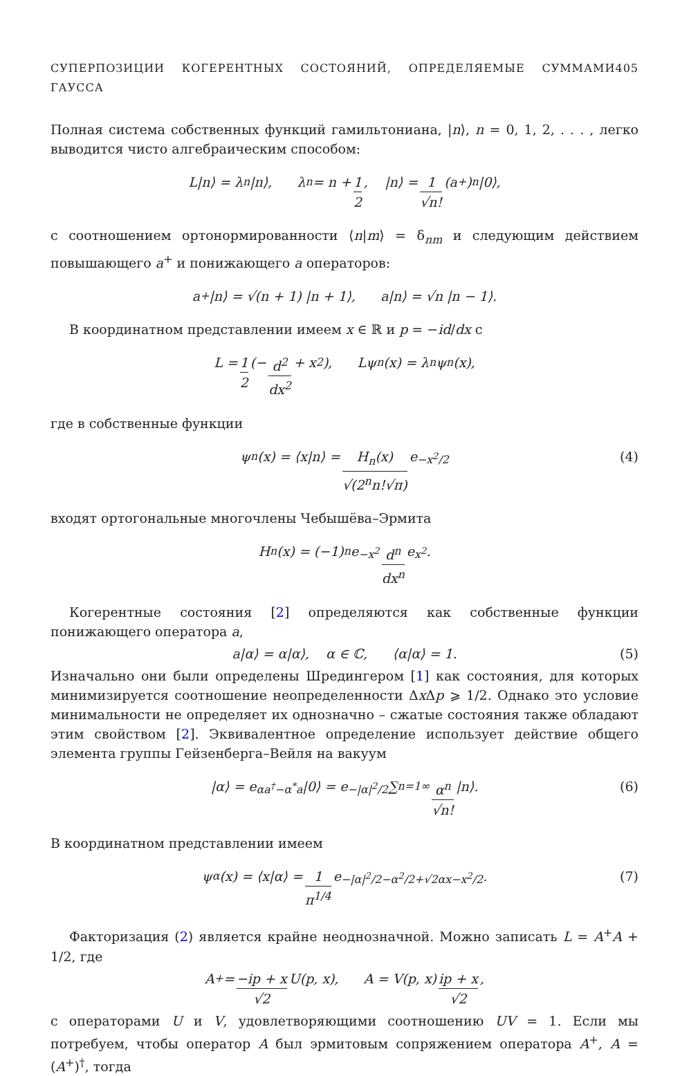СУПЕРПОЗИЦИИ КОГЕРЕНТНЫХ СОСТОЯНИЙ, ОПРЕДЕЛЯЕМЫЕ СУММАМИ ГАУССА 405
Полная система собственных функций гамильтониана, |n⟩, n = 0, 1, 2, . . . , легко выводится чисто алгебраическим способом:
L|n⟩ = λ<sub>n</sub>|n⟩, λ<sub>n</sub> = n + 1 2, |n⟩ = 1 √n! (a<sup>+</sup>)<sup>n</sup> |0⟩,
с соотношением ортонормированности ⟨n|m⟩ = δ<sub>nm</sub> и следующим действием повышающего a<sup>+</sup> и понижающего a операторов:
a<sup>+</sup>|n⟩ = √(n + 1) |n + 1⟩, a|n⟩ = √n |n − 1⟩.
В координатном представлении имеем x ∈ ℝ и p = −id/dx с
L = 1 2 (− d<sup>2</sup> dx<sup>2</sup> + x<sup>2</sup>), Lψ<sub>n</sub>(x) = λ<sub>n</sub>ψ<sub>n</sub>(x),
где в собственные функции
ψ<sub>n</sub>(x) = ⟨x|n⟩ = H<sub>n</sub>(x) √(2<sup>n</sup>n!√π) e<sup>−x<sup>2</sup>/2</sup> (4)
входят ортогональные многочлены Чебышёва–Эрмита
H<sub>n</sub>(x) = (−1)<sup>n</sup>e<sup>−x<sup>2</sup></sup> d<sup>n</sup> dx<sup>n</sup> e<sup>x<sup>2</sup></sup>.
Когерентные состояния [2] определяются как собственные функции понижающего оператора a,
a|α⟩ = α|α⟩, α ∈ ℂ, ⟨α|α⟩ = 1. (5)
Изначально они были определены Шредингером [1] как состояния, для которых минимизируется соотношение неопределенности Δx Δp ⩾ 1/2. Однако это условие минимальности не определяет их однозначно – сжатые состояния также обладают этим свойством [2]. Эквивалентное определение использует действие общего элемента группы Гейзенберга–Вейля на вакуум
|α⟩ = e<sup>αa<sup>†</sup>−α<sup>*</sup>a</sup>|0⟩ = e<sup>−|α|<sup>2</sup>/2</sup> ∑<sub>n=1</sub><sup>∞</sup> α<sup>n</sup> √n! |n⟩. (6)
В координатном представлении имеем
ψ<sub>α</sub>(x) = ⟨x|α⟩ = 1 π<sup>1/4</sup> e<sup>−|α|<sup>2</sup>/2−α<sup>2</sup>/2+√2αx−x<sup>2</sup>/2</sup>. (7)
Факторизация (2) является крайне неоднозначной. Можно записать L = A<sup>+</sup>A + 1/2, где
A<sup>+</sup> = −ip + x √2 U(p, x), A = V(p, x) ip + x √2,
с операторами U и V, удовлетворяющими соотношению UV = 1. Если мы потребуем, чтобы оператор A был эрмитовым сопряжением оператора A<sup>+</sup>, A = (A<sup>+</sup>)<sup>†</sup>, тогда